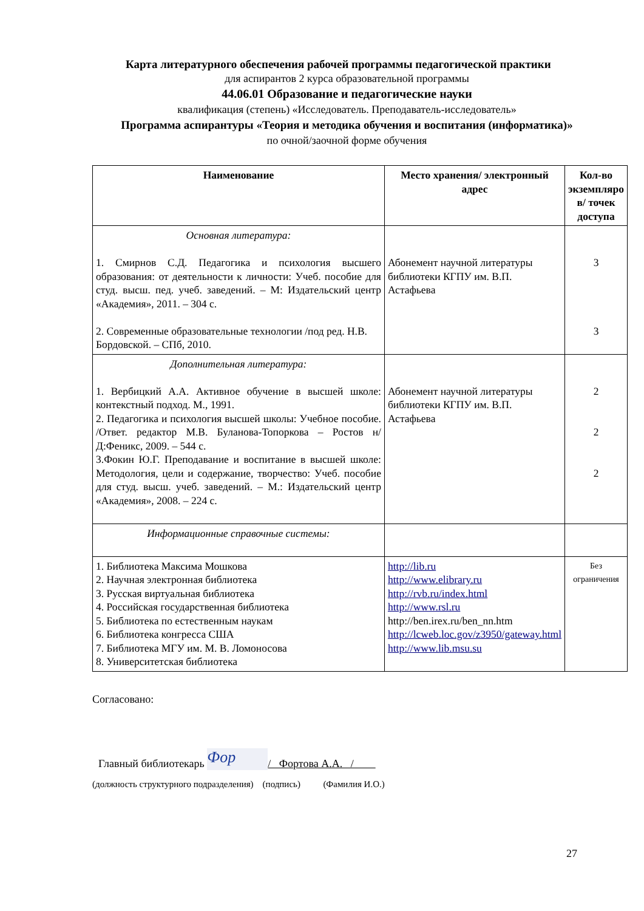Карта литературного обеспечения рабочей программы педагогической практики
для аспирантов 2 курса образовательной программы
44.06.01 Образование и педагогические науки
квалификация (степень) «Исследователь. Преподаватель-исследователь»
Программа аспирантуры «Теория и методика обучения и воспитания (информатика)»
по очной/заочной форме обучения
| Наименование | Место хранения/ электронный адрес | Кол-во экземпляро в/ точек доступа |
| --- | --- | --- |
| Основная литература: 1. Смирнов С.Д. Педагогика и психология высшего образования: от деятельности к личности: Учеб. пособие для студ. высш. пед. учеб. заведений. – М: Издательский центр «Академия», 2011. – 304 с. 2. Современные образовательные технологии /под ред. Н.В. Бордовской. – СПб, 2010. | Абонемент научной литературы библиотеки КГПУ им. В.П. Астафьева | 3 3 |
| Дополнительная литература: 1. Вербицкий А.А. Активное обучение в высшей школе: контекстный подход. М., 1991. 2. Педагогика и психология высшей школы: Учебное пособие. /Ответ. редактор М.В. Буланова-Топоркова – Ростов н/Д:Феникс, 2009. – 544 с. 3.Фокин Ю.Г. Преподавание и воспитание в высшей школе: Методология, цели и содержание, творчество: Учеб. пособие для студ. высш. учеб. заведений. – М.: Издательский центр «Академия», 2008. – 224 с. | Абонемент научной литературы библиотеки КГПУ им. В.П. Астафьева | 2 2 2 |
| Информационные справочные системы: | | |
| 1. Библиотека Максима Мошкова 2. Научная электронная библиотека 3. Русская виртуальная библиотека 4. Российская государственная библиотека 5. Библиотека по естественным наукам 6. Библиотека конгресса США 7. Библиотека МГУ им. М. В. Ломоносова 8. Университетская библиотека | http://lib.ru http://www.elibrary.ru http://rvb.ru/index.html http://www.rsl.ru http://ben.irex.ru/ben_nn.htm http://lcweb.loc.gov/z3950/gateway.html http://www.lib.msu.su | Без ограничения |
Согласовано:
Главный библиотекарь Фор / Фортова А.А. /
(должность структурного подразделения) (подпись) (Фамилия И.О.)
27